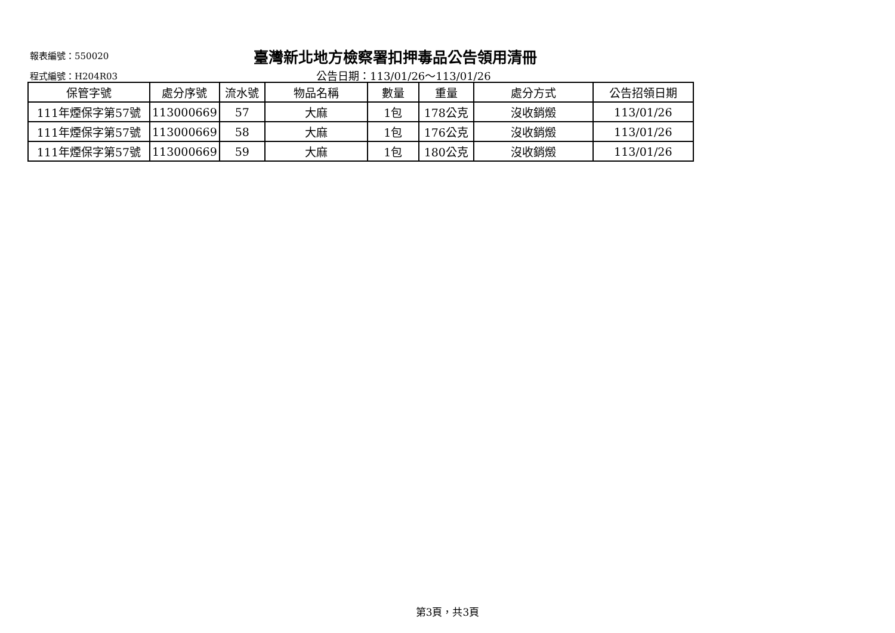報表編號：550020
臺灣新北地方檢察署扣押毒品公告領用清冊
程式編號：H204R03 公告日期：113/01/26～113/01/26
| 保管字號 | 處分序號 | 流水號 | 物品名稱 | 數量 | 重量 | 處分方式 | 公告招領日期 |
| --- | --- | --- | --- | --- | --- | --- | --- |
| 111年煙保字第57號 | 113000669 | 57 | 大麻 | 1包 | 178公克 | 沒收銷燬 | 113/01/26 |
| 111年煙保字第57號 | 113000669 | 58 | 大麻 | 1包 | 176公克 | 沒收銷燬 | 113/01/26 |
| 111年煙保字第57號 | 113000669 | 59 | 大麻 | 1包 | 180公克 | 沒收銷燬 | 113/01/26 |
第3頁，共3頁